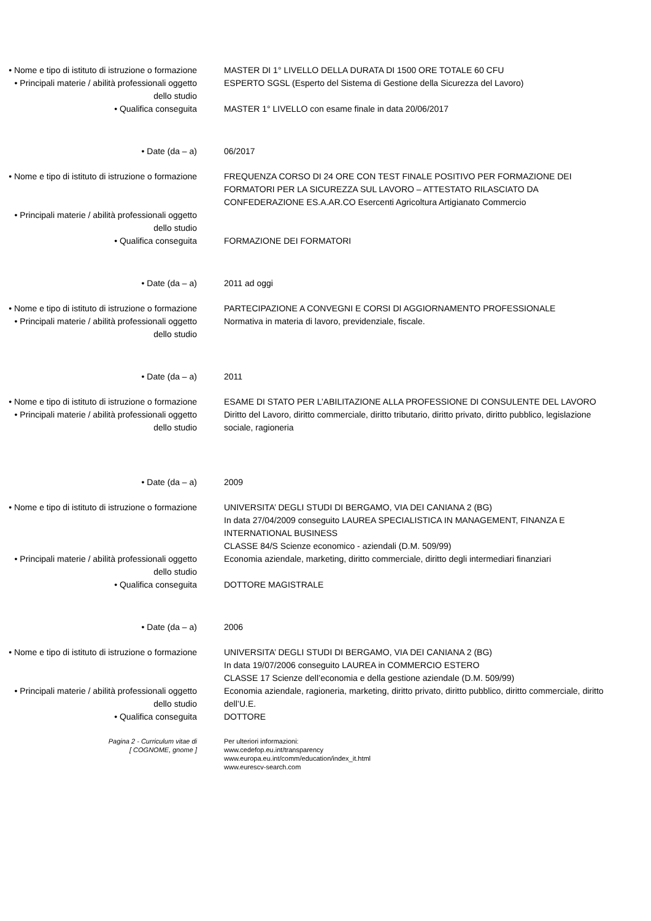• Nome e tipo di istituto di istruzione o formazione
MASTER DI 1° LIVELLO DELLA DURATA DI 1500 ORE TOTALE 60 CFU
• Principali materie / abilità professionali oggetto dello studio
ESPERTO SGSL (Esperto del Sistema di Gestione della Sicurezza del Lavoro)
• Qualifica conseguita MASTER 1° LIVELLO con esame finale in data 20/06/2017
• Date (da – a) 06/2017
• Nome e tipo di istituto di istruzione o formazione
FREQUENZA CORSO DI 24 ORE CON TEST FINALE POSITIVO PER FORMAZIONE DEI FORMATORI PER LA SICUREZZA SUL LAVORO – ATTESTATO RILASCIATO DA CONFEDERAZIONE ES.A.AR.CO Esercenti Agricoltura Artigianato Commercio
• Principali materie / abilità professionali oggetto dello studio
• Qualifica conseguita FORMAZIONE DEI FORMATORI
• Date (da – a) 2011 ad oggi
• Nome e tipo di istituto di istruzione o formazione
PARTECIPAZIONE A CONVEGNI E CORSI DI AGGIORNAMENTO PROFESSIONALE
• Principali materie / abilità professionali oggetto dello studio
Normativa in materia di lavoro, previdenziale, fiscale.
• Date (da – a) 2011
• Nome e tipo di istituto di istruzione o formazione
ESAME DI STATO PER L’ABILITAZIONE ALLA PROFESSIONE DI CONSULENTE DEL LAVORO
• Principali materie / abilità professionali oggetto dello studio
Diritto del Lavoro, diritto commerciale, diritto tributario, diritto privato, diritto pubblico, legislazione sociale, ragioneria
• Date (da – a) 2009
• Nome e tipo di istituto di istruzione o formazione
UNIVERSITA’ DEGLI STUDI DI BERGAMO, VIA DEI CANIANA 2 (BG)
In data 27/04/2009 conseguito LAUREA SPECIALISTICA IN MANAGEMENT, FINANZA E INTERNATIONAL BUSINESS
CLASSE 84/S Scienze economico - aziendali (D.M. 509/99)
• Principali materie / abilità professionali oggetto dello studio
Economia aziendale, marketing, diritto commerciale, diritto degli intermediari finanziari
• Qualifica conseguita DOTTORE MAGISTRALE
• Date (da – a) 2006
• Nome e tipo di istituto di istruzione o formazione
UNIVERSITA’ DEGLI STUDI DI BERGAMO, VIA DEI CANIANA 2 (BG)
In data 19/07/2006 conseguito LAUREA in COMMERCIO ESTERO
CLASSE 17 Scienze dell’economia e della gestione aziendale (D.M. 509/99)
• Principali materie / abilità professionali oggetto dello studio
Economia aziendale, ragioneria, marketing, diritto privato, diritto pubblico, diritto commerciale, diritto dell’U.E.
• Qualifica conseguita DOTTORE
Pagina 2 - Curriculum vitae di
[ COGNOME, gnome ]
Per ulteriori informazioni:
www.cedefop.eu.int/transparency
www.europa.eu.int/comm/education/index_it.html
www.eurescv-search.com